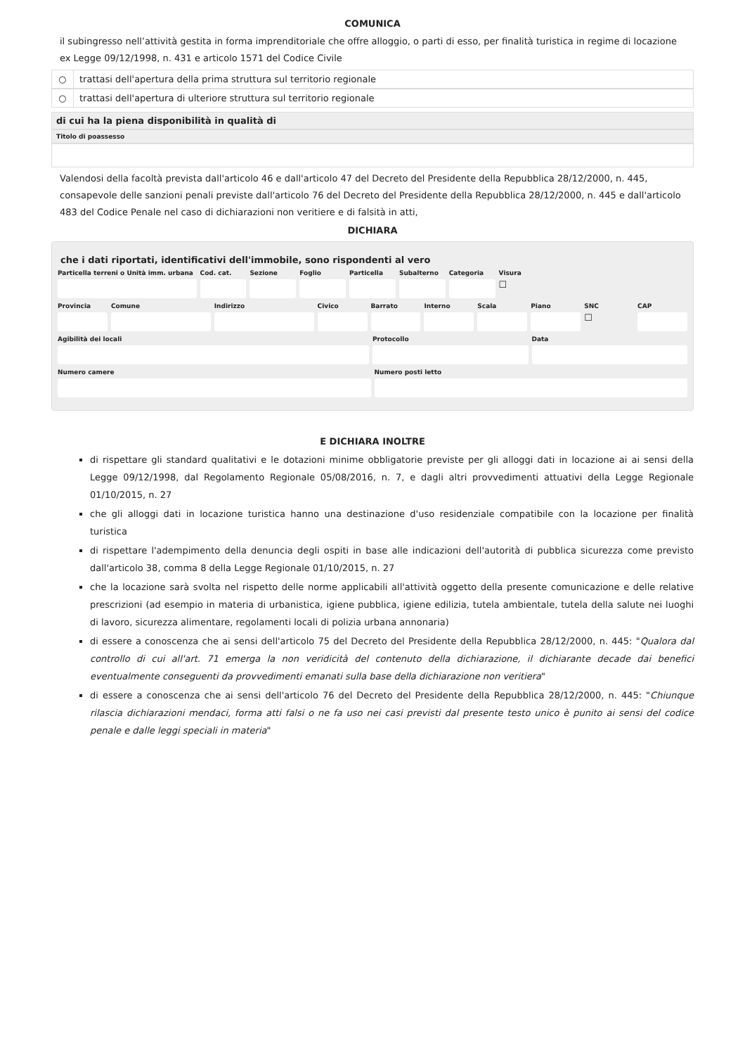COMUNICA
il subingresso nell’attività gestita in forma imprenditoriale che offre alloggio, o parti di esso, per finalità turistica in regime di locazione ex Legge 09/12/1998, n. 431 e articolo 1571 del Codice Civile
○ trattasi dell'apertura della prima struttura sul territorio regionale
○ trattasi dell'apertura di ulteriore struttura sul territorio regionale
di cui ha la piena disponibilità in qualità di
Titolo di poassesso
Valendosi della facoltà prevista dall'articolo 46 e dall'articolo 47 del Decreto del Presidente della Repubblica 28/12/2000, n. 445, consapevole delle sanzioni penali previste dall'articolo 76 del Decreto del Presidente della Repubblica 28/12/2000, n. 445 e dall'articolo 483 del Codice Penale nel caso di dichiarazioni non veritiere e di falsità in atti,
DICHIARA
che i dati riportati, identificativi dell'immobile, sono rispondenti al vero
Particella terreni o Unità imm. urbana
Cod. cat. Sezione Foglio Particella Subalterno Categoria Visura
☐
Provincia Comune Indirizzo Civico Barrato Interno Scala Piano SNC
☐
CAP
Agibilità dei locali Protocollo Data
Numero camere Numero posti letto
E DICHIARA INOLTRE
di rispettare gli standard qualitativi e le dotazioni minime obbligatorie previste per gli alloggi dati in locazione ai ai sensi della Legge 09/12/1998, dal Regolamento Regionale 05/08/2016, n. 7, e dagli altri provvedimenti attuativi della Legge Regionale 01/10/2015, n. 27
che gli alloggi dati in locazione turistica hanno una destinazione d'uso residenziale compatibile con la locazione per finalità turistica
di rispettare l'adempimento della denuncia degli ospiti in base alle indicazioni dell'autorità di pubblica sicurezza come previsto dall'articolo 38, comma 8 della Legge Regionale 01/10/2015, n. 27
che la locazione sarà svolta nel rispetto delle norme applicabili all'attività oggetto della presente comunicazione e delle relative prescrizioni (ad esempio in materia di urbanistica, igiene pubblica, igiene edilizia, tutela ambientale, tutela della salute nei luoghi di lavoro, sicurezza alimentare, regolamenti locali di polizia urbana annonaria)
di essere a conoscenza che ai sensi dell'articolo 75 del Decreto del Presidente della Repubblica 28/12/2000, n. 445: "Qualora dal controllo di cui all'art. 71 emerga la non veridicità del contenuto della dichiarazione, il dichiarante decade dai benefici eventualmente conseguenti da provvedimenti emanati sulla base della dichiarazione non veritiera"
di essere a conoscenza che ai sensi dell'articolo 76 del Decreto del Presidente della Repubblica 28/12/2000, n. 445: "Chiunque rilascia dichiarazioni mendaci, forma atti falsi o ne fa uso nei casi previsti dal presente testo unico è punito ai sensi del codice penale e dalle leggi speciali in materia"